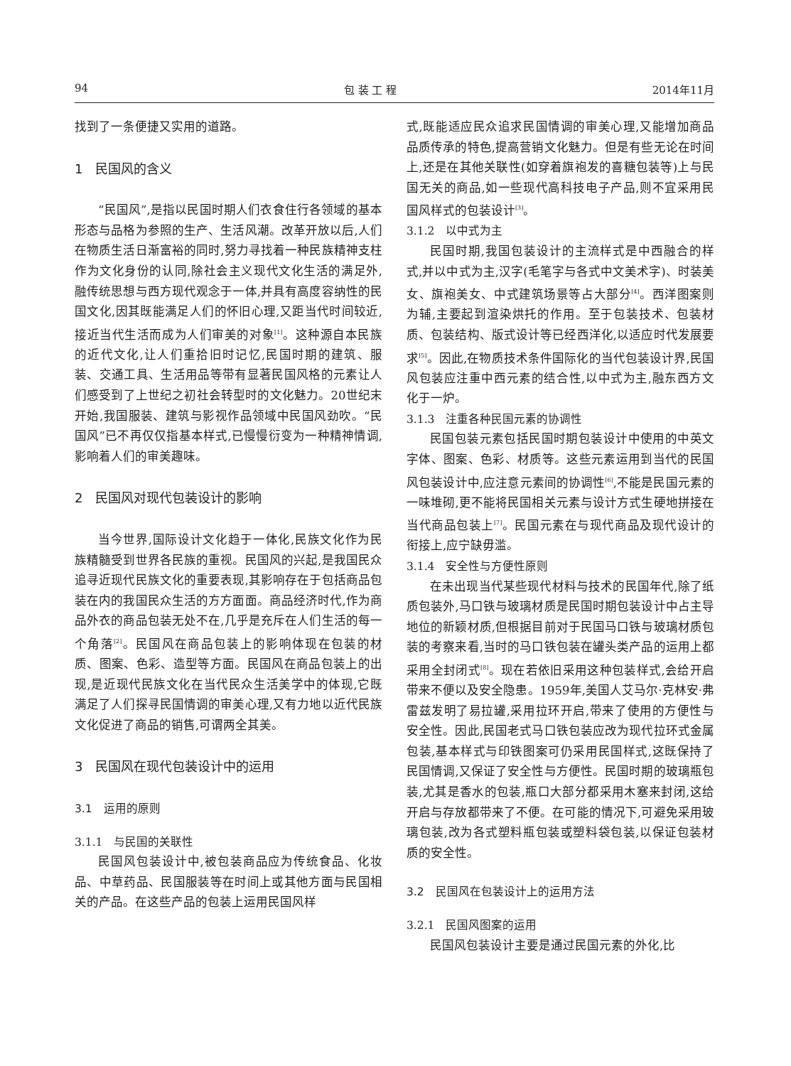94 包 装 工 程 2014年11月
找到了一条便捷又实用的道路。
1　民国风的含义
“民国风”,是指以民国时期人们衣食住行各领域的基本形态与品格为参照的生产、生活风潮。改革开放以后,人们在物质生活日渐富裕的同时,努力寻找着一种民族精神支柱作为文化身份的认同,除社会主义现代文化生活的满足外,融传统思想与西方现代观念于一体,并具有高度容纳性的民国文化,因其既能满足人们的怀旧心理,又距当代时间较近,接近当代生活而成为人们审美的对象<sup>[1]</sup>。这种源自本民族的近代文化,让人们重拾旧时记忆,民国时期的建筑、服装、交通工具、生活用品等带有显著民国风格的元素让人们感受到了上世纪之初社会转型时的文化魅力。20世纪末开始,我国服装、建筑与影视作品领域中民国风劲吹。“民国风”已不再仅仅指基本样式,已慢慢衍变为一种精神情调,影响着人们的审美趣味。
2　民国风对现代包装设计的影响
当今世界,国际设计文化趋于一体化,民族文化作为民族精髓受到世界各民族的重视。民国风的兴起,是我国民众追寻近现代民族文化的重要表现,其影响存在于包括商品包装在内的我国民众生活的方方面面。商品经济时代,作为商品外衣的商品包装无处不在,几乎是充斥在人们生活的每一个角落<sup>[2]</sup>。民国风在商品包装上的影响体现在包装的材质、图案、色彩、造型等方面。民国风在商品包装上的出现,是近现代民族文化在当代民众生活美学中的体现,它既满足了人们探寻民国情调的审美心理,又有力地以近代民族文化促进了商品的销售,可谓两全其美。
3　民国风在现代包装设计中的运用
3.1　运用的原则
3.1.1　与民国的关联性
民国风包装设计中,被包装商品应为传统食品、化妆品、中草药品、民国服装等在时间上或其他方面与民国相关的产品。在这些产品的包装上运用民国风样
式,既能适应民众追求民国情调的审美心理,又能增加商品品质传承的特色,提高营销文化魅力。但是有些无论在时间上,还是在其他关联性(如穿着旗袍发的喜糖包装等)上与民国无关的商品,如一些现代高科技电子产品,则不宜采用民国风样式的包装设计<sup>[3]</sup>。
3.1.2　以中式为主
民国时期,我国包装设计的主流样式是中西融合的样式,并以中式为主,汉字(毛笔字与各式中文美术字)、时装美女、旗袍美女、中式建筑场景等占大部分<sup>[4]</sup>。西洋图案则为辅,主要起到渲染烘托的作用。至于包装技术、包装材质、包装结构、版式设计等已经西洋化,以适应时代发展要求<sup>[5]</sup>。因此,在物质技术条件国际化的当代包装设计界,民国风包装应注重中西元素的结合性,以中式为主,融东西方文化于一炉。
3.1.3　注重各种民国元素的协调性
民国包装元素包括民国时期包装设计中使用的中英文字体、图案、色彩、材质等。这些元素运用到当代的民国风包装设计中,应注意元素间的协调性<sup>[6]</sup>,不能是民国元素的一味堆砌,更不能将民国相关元素与设计方式生硬地拼接在当代商品包装上<sup>[7]</sup>。民国元素在与现代商品及现代设计的衔接上,应宁缺毋滥。
3.1.4　安全性与方便性原则
在未出现当代某些现代材料与技术的民国年代,除了纸质包装外,马口铁与玻璃材质是民国时期包装设计中占主导地位的新颖材质,但根据目前对于民国马口铁与玻璃材质包装的考察来看,当时的马口铁包装在罐头类产品的运用上都采用全封闭式<sup>[8]</sup>。现在若依旧采用这种包装样式,会给开启带来不便以及安全隐患。1959年,美国人艾马尔·克林安·弗雷兹发明了易拉罐,采用拉环开启,带来了使用的方便性与安全性。因此,民国老式马口铁包装应改为现代拉环式金属包装,基本样式与印铁图案可仍采用民国样式,这既保持了民国情调,又保证了安全性与方便性。民国时期的玻璃瓶包装,尤其是香水的包装,瓶口大部分都采用木塞来封闭,这给开启与存放都带来了不便。在可能的情况下,可避免采用玻璃包装,改为各式塑料瓶包装或塑料袋包装,以保证包装材质的安全性。
3.2　民国风在包装设计上的运用方法
3.2.1　民国风图案的运用
民国风包装设计主要是通过民国元素的外化,比